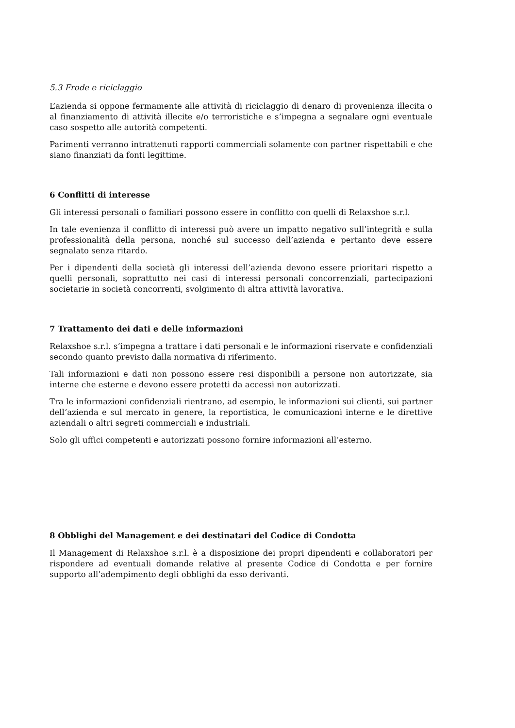5.3 Frode e riciclaggio
L’azienda si oppone fermamente alle attività di riciclaggio di denaro di provenienza illecita o al finanziamento di attività illecite e/o terroristiche e s’impegna a segnalare ogni eventuale caso sospetto alle autorità competenti.
Parimenti verranno intrattenuti rapporti commerciali solamente con partner rispettabili e che siano finanziati da fonti legittime.
6 Conflitti di interesse
Gli interessi personali o familiari possono essere in conflitto con quelli di Relaxshoe s.r.l.
In tale evenienza il conflitto di interessi può avere un impatto negativo sull’integrità e sulla professionalità della persona, nonché sul successo dell’azienda e pertanto deve essere segnalato senza ritardo.
Per i dipendenti della società gli interessi dell’azienda devono essere prioritari rispetto a quelli personali, soprattutto nei casi di interessi personali concorrenziali, partecipazioni societarie in società concorrenti, svolgimento di altra attività lavorativa.
7 Trattamento dei dati e delle informazioni
Relaxshoe s.r.l. s’impegna a trattare i dati personali e le informazioni riservate e confidenziali secondo quanto previsto dalla normativa di riferimento.
Tali informazioni e dati non possono essere resi disponibili a persone non autorizzate, sia interne che esterne e devono essere protetti da accessi non autorizzati.
Tra le informazioni confidenziali rientrano, ad esempio, le informazioni sui clienti, sui partner dell‘azienda e sul mercato in genere, la reportistica, le comunicazioni interne e le direttive aziendali o altri segreti commerciali e industriali.
Solo gli uffici competenti e autorizzati possono fornire informazioni all’esterno.
8 Obblighi del Management e dei destinatari del Codice di Condotta
Il Management di Relaxshoe s.r.l. è a disposizione dei propri dipendenti e collaboratori per rispondere ad eventuali domande relative al presente Codice di Condotta e per fornire supporto all’adempimento degli obblighi da esso derivanti.